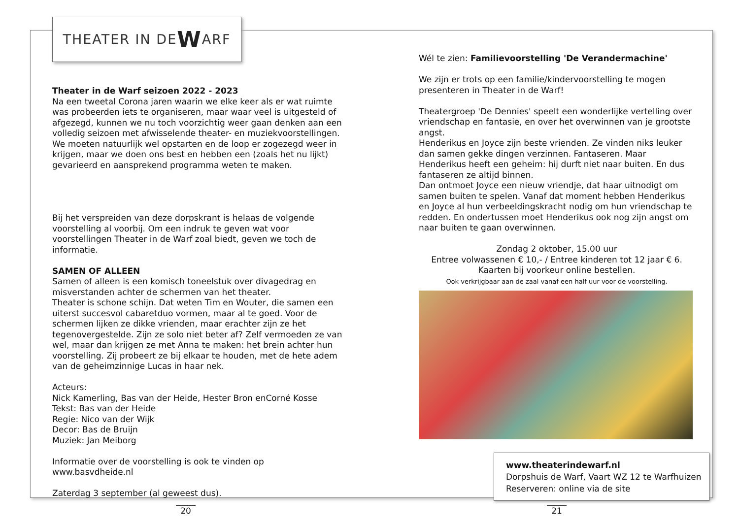THEATER IN DE W ARF
Theater in de Warf seizoen 2022 - 2023
Na een tweetal Corona jaren waarin we elke keer als er wat ruimte was probeerden iets te organiseren, maar waar veel is uitgesteld of afgezegd, kunnen we nu toch voorzichtig weer gaan denken aan een volledig seizoen met afwisselende theater- en muziekvoorstellingen. We moeten natuurlijk wel opstarten en de loop er zogezegd weer in krijgen, maar we doen ons best en hebben een (zoals het nu lijkt) gevarieerd en aansprekend programma weten te maken.
Bij het verspreiden van deze dorpskrant is helaas de volgende voorstelling al voorbij. Om een indruk te geven wat voor voorstellingen Theater in de Warf zoal biedt, geven we toch de informatie.
SAMEN OF ALLEEN
Samen of alleen is een komisch toneelstuk over divagedrag en misverstanden achter de schermen van het theater.
Theater is schone schijn. Dat weten Tim en Wouter, die samen een uiterst succesvol cabaretduo vormen, maar al te goed. Voor de schermen lijken ze dikke vrienden, maar erachter zijn ze het tegenovergestelde. Zijn ze solo niet beter af? Zelf vermoeden ze van wel, maar dan krijgen ze met Anna te maken: het brein achter hun voorstelling. Zij probeert ze bij elkaar te houden, met de hete adem van de geheimzinnige Lucas in haar nek.
Acteurs:
Nick Kamerling, Bas van der Heide, Hester Bron enCorné Kosse
Tekst: Bas van der Heide
Regie: Nico van der Wijk
Decor: Bas de Bruijn
Muziek: Jan Meiborg
Informatie over de voorstelling is ook te vinden op www.basvdheide.nl
Zaterdag 3 september (al geweest dus).
Wél te zien: Familievoorstelling 'De Verandermachine'
We zijn er trots op een familie/kindervoorstelling te mogen presenteren in Theater in de Warf!
Theatergroep 'De Dennies' speelt een wonderlijke vertelling over vriendschap en fantasie, en over het overwinnen van je grootste angst.
Henderikus en Joyce zijn beste vrienden. Ze vinden niks leuker dan samen gekke dingen verzinnen. Fantaseren. Maar Henderikus heeft een geheim: hij durft niet naar buiten. En dus fantaseren ze altijd binnen.
Dan ontmoet Joyce een nieuw vriendje, dat haar uitnodigt om samen buiten te spelen. Vanaf dat moment hebben Henderikus en Joyce al hun verbeeldingskracht nodig om hun vriendschap te redden. En ondertussen moet Henderikus ook nog zijn angst om naar buiten te gaan overwinnen.
Zondag 2 oktober, 15.00 uur
Entree volwassenen € 10,- / Entree kinderen tot 12 jaar € 6.
Kaarten bij voorkeur online bestellen.
Ook verkrijgbaar aan de zaal vanaf een half uur voor de voorstelling.
www.theaterindewarf.nl
Dorpshuis de Warf, Vaart WZ 12 te Warfhuizen
Reserveren: online via de site
20 21